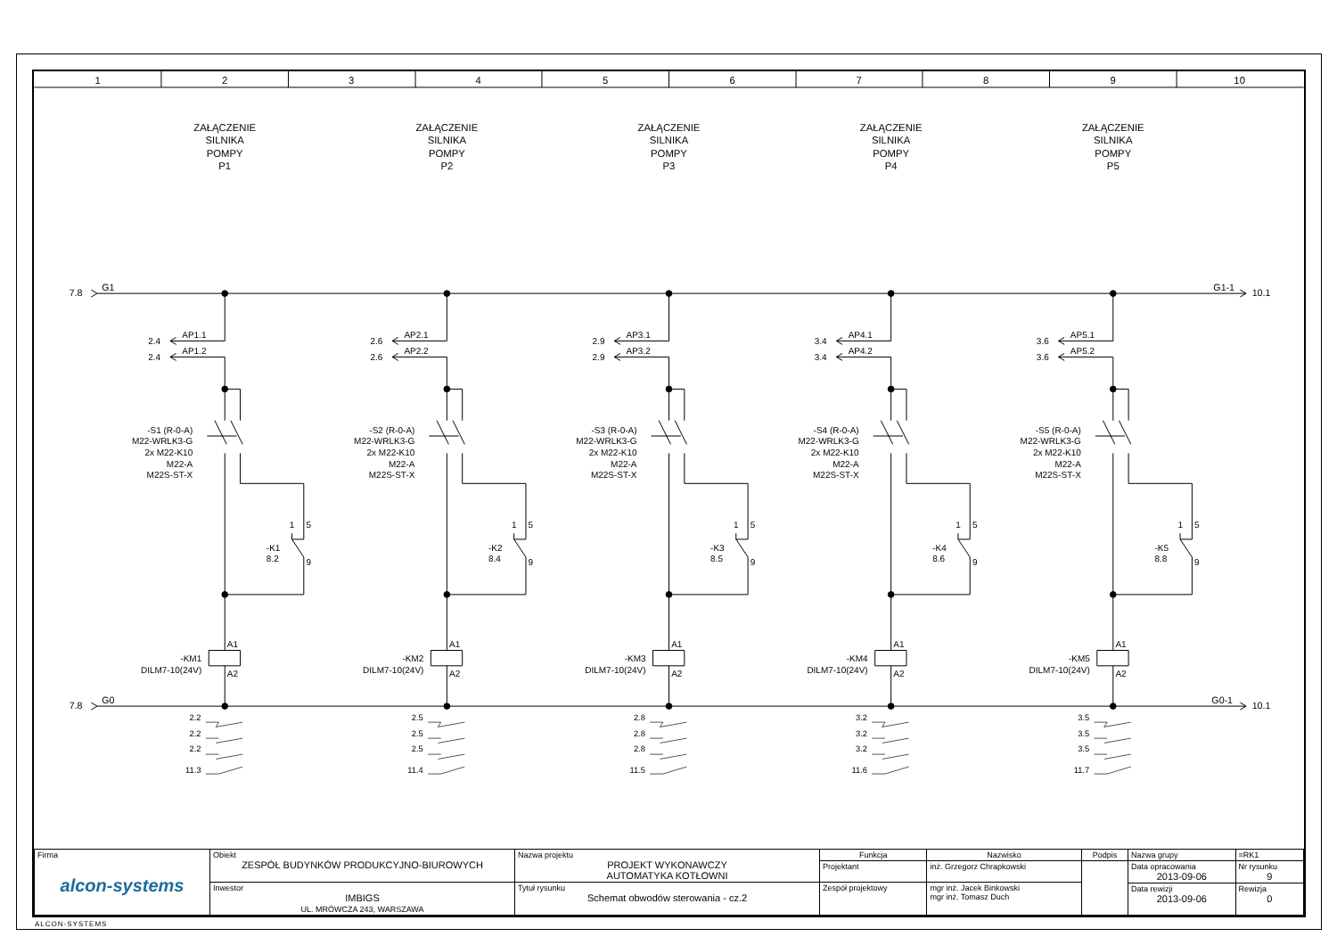1
2
3
4
5
6
7
8
9
10
7.8
G1
G1-1
10.1
7.8
G0
G0-1
10.1
ZAŁĄCZENIE
SILNIKA
POMPY
P1
ZAŁĄCZENIE
SILNIKA
POMPY
P2
ZAŁĄCZENIE
SILNIKA
POMPY
P3
ZAŁĄCZENIE
SILNIKA
POMPY
P4
ZAŁĄCZENIE
SILNIKA
POMPY
P5
2.4
AP1.1
2.4
AP1.2
2.6
AP2.1
2.6
AP2.2
2.9
AP3.1
2.9
AP3.2
3.4
AP4.1
3.4
AP4.2
3.6
AP5.1
3.6
AP5.2
-S1 (R-0-A)
M22-WRLK3-G
2x M22-K10
M22-A
M22S-ST-X
-S2 (R-0-A)
M22-WRLK3-G
2x M22-K10
M22-A
M22S-ST-X
-S3 (R-0-A)
M22-WRLK3-G
2x M22-K10
M22-A
M22S-ST-X
-S4 (R-0-A)
M22-WRLK3-G
2x M22-K10
M22-A
M22S-ST-X
-S5 (R-0-A)
M22-WRLK3-G
2x M22-K10
M22-A
M22S-ST-X
1
5
-K1
8.2
9
1
5
-K2
8.4
9
1
5
-K3
8.5
9
1
5
-K4
8.6
9
1
5
-K5
8.8
9
A1
A2
A1
A2
A1
A2
A1
A2
A1
A2
-KM1
DILM7-10(24V)
-KM2
DILM7-10(24V)
-KM3
DILM7-10(24V)
-KM4
DILM7-10(24V)
-KM5
DILM7-10(24V)
2.2
2.2
2.2
11.3
2.5
2.5
2.5
11.4
2.8
2.8
2.8
11.5
3.2
3.2
3.2
11.6
3.5
3.5
3.5
11.7
| Firma alcon-systems | Obiekt ZESPÓŁ BUDYNKÓW PRODUKCYJNO-BIUROWYCH | Nazwa projektu PROJEKT WYKONAWCZY AUTOMATYKA KOTŁOWNI | Funkcja | Nazwisko | Podpis | Nazwa grupy | =RK1 |
| | | | Projektant | inż. Grzegorz Chrapkowski | | Data opracowania 2013-09-06 | Nr rysunku 9 |
| | Inwestor IMBIGS UL. MRÓWCZA 243, WARSZAWA | Tytuł rysunku Schemat obwodów sterowania - cz.2 | Zespół projektowy | mgr inż. Jacek Binkowski mgr inż. Tomasz Duch | | | |
| | | | | | | Data rewizji 2013-09-06 | Rewizja 0 |
ALCON-SYSTEMS